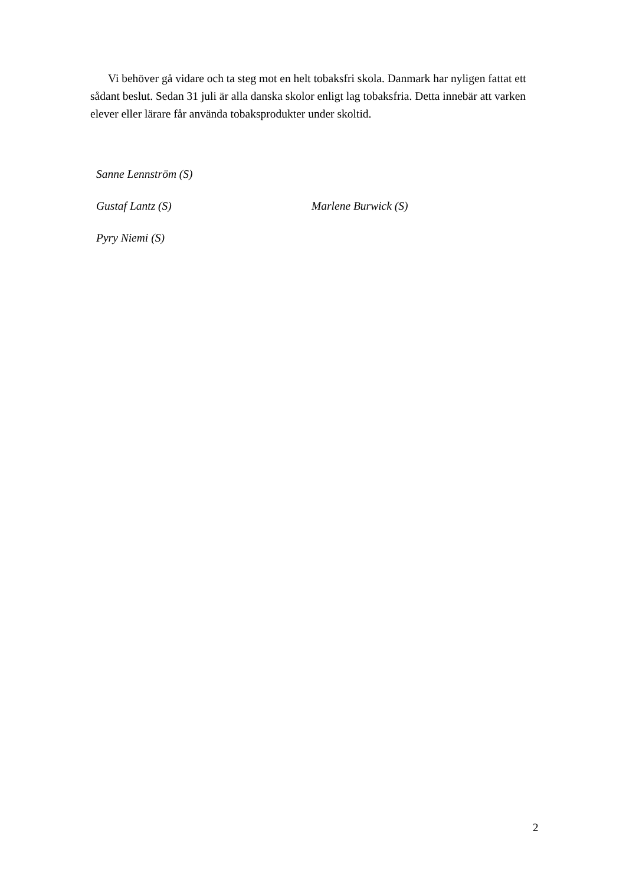Vi behöver gå vidare och ta steg mot en helt tobaksfri skola. Danmark har nyligen fattat ett sådant beslut. Sedan 31 juli är alla danska skolor enligt lag tobaksfria. Detta innebär att varken elever eller lärare får använda tobaksprodukter under skoltid.
Sanne Lennström (S)
Gustaf Lantz (S) Marlene Burwick (S)
Pyry Niemi (S)
2